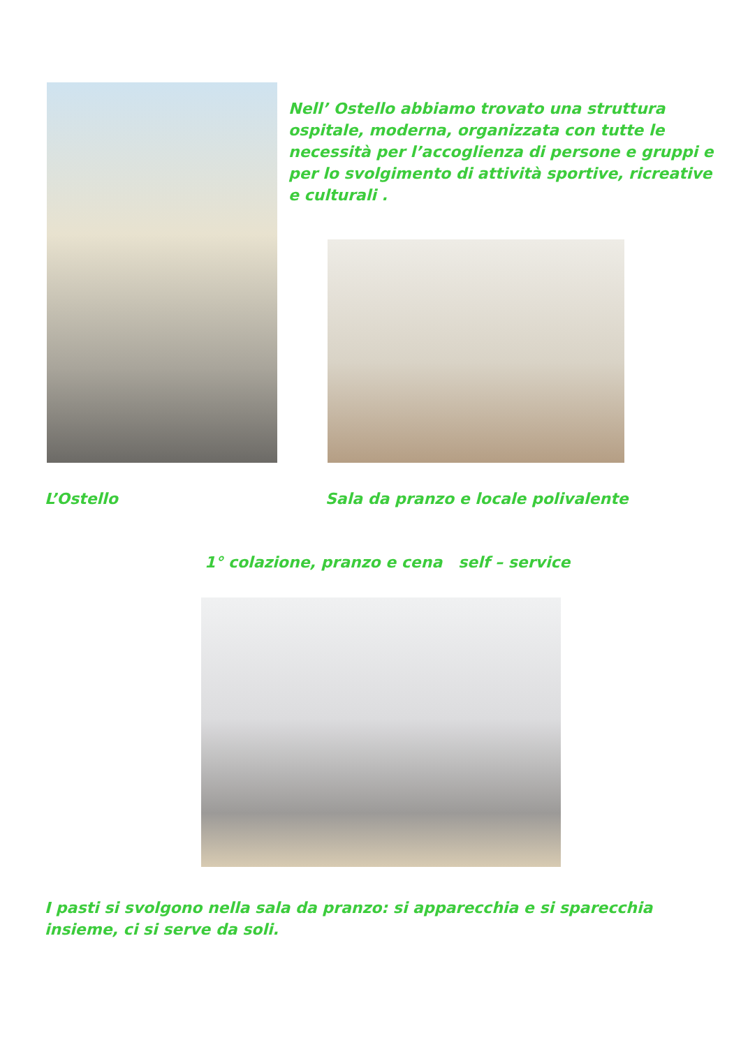Nell’ Ostello abbiamo trovato una struttura ospitale, moderna, organizzata con tutte le necessità per l’accoglienza di persone e gruppi e per lo svolgimento di attività sportive, ricreative e culturali .
L’Ostello
Sala da pranzo e locale polivalente
1° colazione, pranzo e cena self – service
I pasti si svolgono nella sala da pranzo: si apparecchia e si sparecchia insieme, ci si serve da soli.